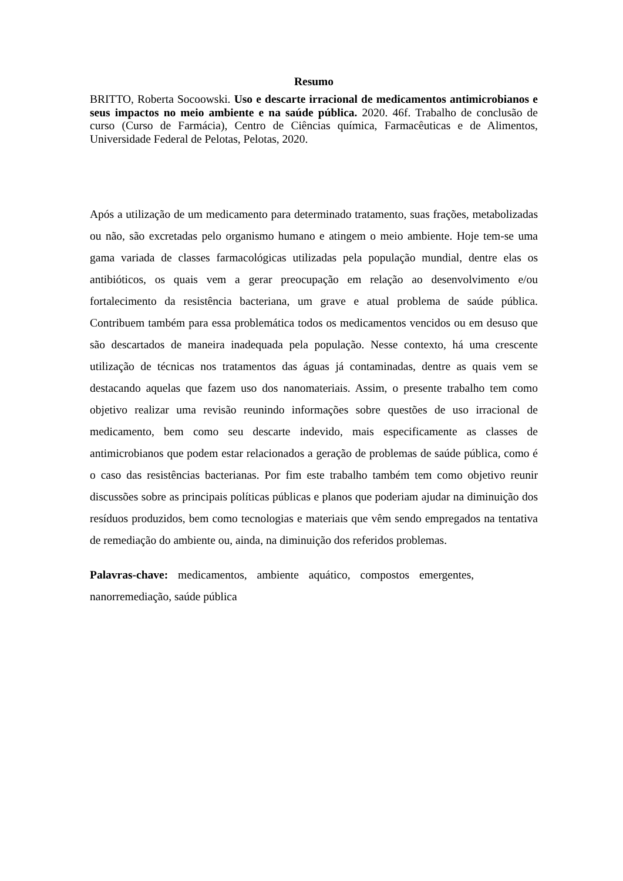Resumo
BRITTO, Roberta Socoowski. Uso e descarte irracional de medicamentos antimicrobianos e seus impactos no meio ambiente e na saúde pública. 2020. 46f. Trabalho de conclusão de curso (Curso de Farmácia), Centro de Ciências química, Farmacêuticas e de Alimentos, Universidade Federal de Pelotas, Pelotas, 2020.
Após a utilização de um medicamento para determinado tratamento, suas frações, metabolizadas ou não, são excretadas pelo organismo humano e atingem o meio ambiente. Hoje tem-se uma gama variada de classes farmacológicas utilizadas pela população mundial, dentre elas os antibióticos, os quais vem a gerar preocupação em relação ao desenvolvimento e/ou fortalecimento da resistência bacteriana, um grave e atual problema de saúde pública. Contribuem também para essa problemática todos os medicamentos vencidos ou em desuso que são descartados de maneira inadequada pela população. Nesse contexto, há uma crescente utilização de técnicas nos tratamentos das águas já contaminadas, dentre as quais vem se destacando aquelas que fazem uso dos nanomateriais. Assim, o presente trabalho tem como objetivo realizar uma revisão reunindo informações sobre questões de uso irracional de medicamento, bem como seu descarte indevido, mais especificamente as classes de antimicrobianos que podem estar relacionados a geração de problemas de saúde pública, como é o caso das resistências bacterianas. Por fim este trabalho também tem como objetivo reunir discussões sobre as principais políticas públicas e planos que poderiam ajudar na diminuição dos resíduos produzidos, bem como tecnologias e materiais que vêm sendo empregados na tentativa de remediação do ambiente ou, ainda, na diminuição dos referidos problemas.
Palavras-chave: medicamentos, ambiente aquático, compostos emergentes,
nanorremediação, saúde pública